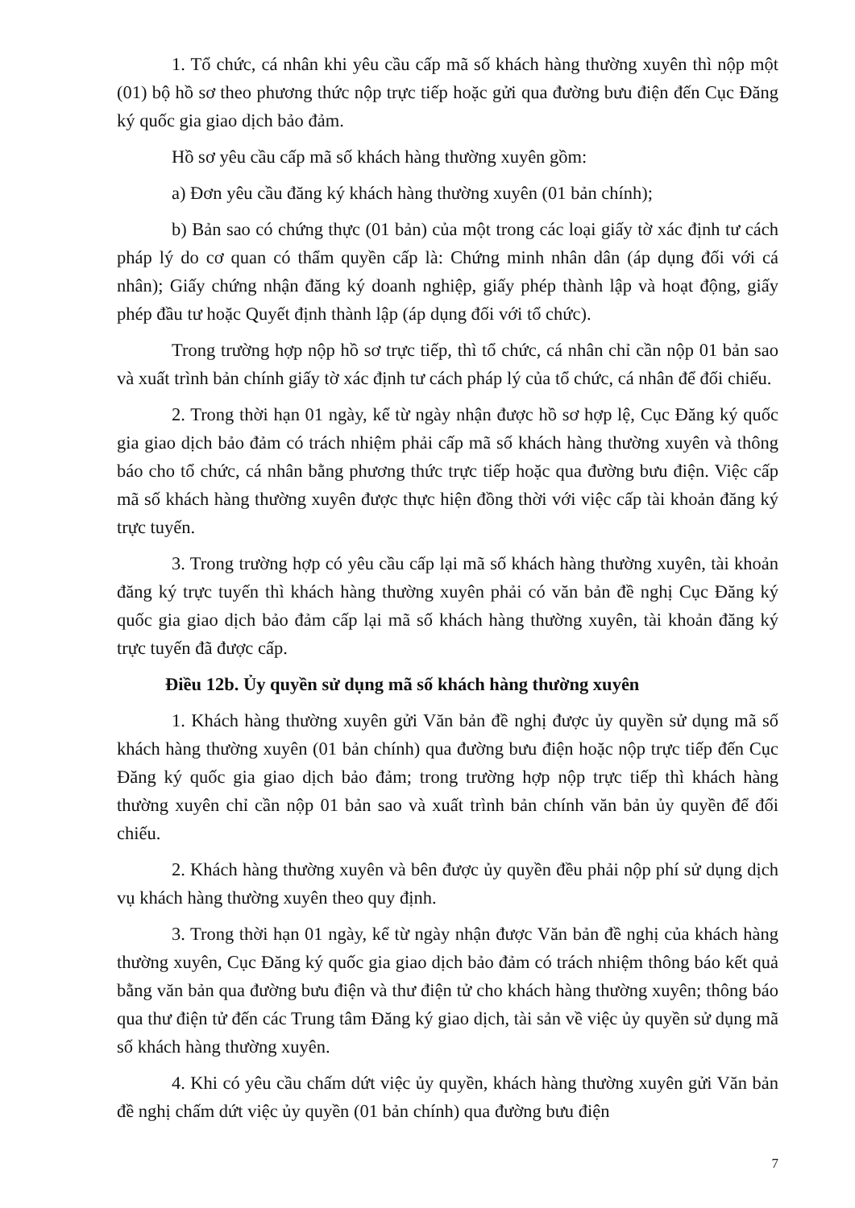1. Tổ chức, cá nhân khi yêu cầu cấp mã số khách hàng thường xuyên thì nộp một (01) bộ hồ sơ theo phương thức nộp trực tiếp hoặc gửi qua đường bưu điện đến Cục Đăng ký quốc gia giao dịch bảo đảm.
Hồ sơ yêu cầu cấp mã số khách hàng thường xuyên gồm:
a) Đơn yêu cầu đăng ký khách hàng thường xuyên (01 bản chính);
b) Bản sao có chứng thực (01 bản) của một trong các loại giấy tờ xác định tư cách pháp lý do cơ quan có thẩm quyền cấp là: Chứng minh nhân dân (áp dụng đối với cá nhân); Giấy chứng nhận đăng ký doanh nghiệp, giấy phép thành lập và hoạt động, giấy phép đầu tư hoặc Quyết định thành lập (áp dụng đối với tổ chức).
Trong trường hợp nộp hồ sơ trực tiếp, thì tổ chức, cá nhân chỉ cần nộp 01 bản sao và xuất trình bản chính giấy tờ xác định tư cách pháp lý của tổ chức, cá nhân để đối chiếu.
2. Trong thời hạn 01 ngày, kể từ ngày nhận được hồ sơ hợp lệ, Cục Đăng ký quốc gia giao dịch bảo đảm có trách nhiệm phải cấp mã số khách hàng thường xuyên và thông báo cho tổ chức, cá nhân bằng phương thức trực tiếp hoặc qua đường bưu điện. Việc cấp mã số khách hàng thường xuyên được thực hiện đồng thời với việc cấp tài khoản đăng ký trực tuyến.
3. Trong trường hợp có yêu cầu cấp lại mã số khách hàng thường xuyên, tài khoản đăng ký trực tuyến thì khách hàng thường xuyên phải có văn bản đề nghị Cục Đăng ký quốc gia giao dịch bảo đảm cấp lại mã số khách hàng thường xuyên, tài khoản đăng ký trực tuyến đã được cấp.
Điều 12b. Ủy quyền sử dụng mã số khách hàng thường xuyên
1. Khách hàng thường xuyên gửi Văn bản đề nghị được ủy quyền sử dụng mã số khách hàng thường xuyên (01 bản chính) qua đường bưu điện hoặc nộp trực tiếp đến Cục Đăng ký quốc gia giao dịch bảo đảm; trong trường hợp nộp trực tiếp thì khách hàng thường xuyên chỉ cần nộp 01 bản sao và xuất trình bản chính văn bản ủy quyền để đối chiếu.
2. Khách hàng thường xuyên và bên được ủy quyền đều phải nộp phí sử dụng dịch vụ khách hàng thường xuyên theo quy định.
3. Trong thời hạn 01 ngày, kể từ ngày nhận được Văn bản đề nghị của khách hàng thường xuyên, Cục Đăng ký quốc gia giao dịch bảo đảm có trách nhiệm thông báo kết quả bằng văn bản qua đường bưu điện và thư điện tử cho khách hàng thường xuyên; thông báo qua thư điện tử đến các Trung tâm Đăng ký giao dịch, tài sản về việc ủy quyền sử dụng mã số khách hàng thường xuyên.
4. Khi có yêu cầu chấm dứt việc ủy quyền, khách hàng thường xuyên gửi Văn bản đề nghị chấm dứt việc ủy quyền (01 bản chính) qua đường bưu điện
7